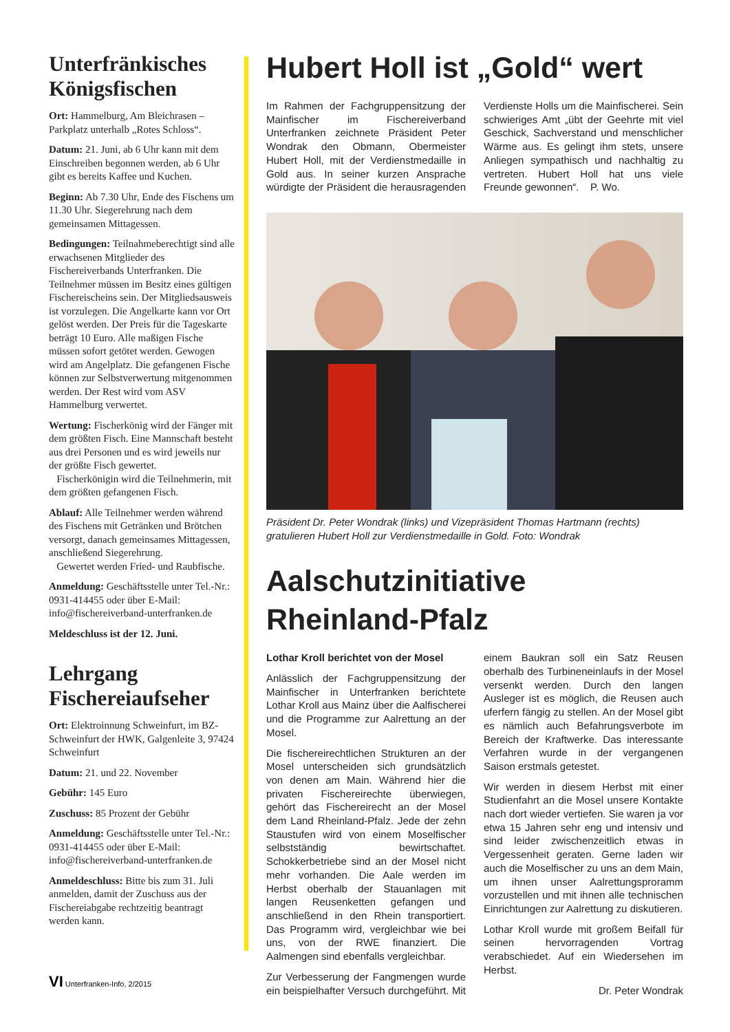Unterfränkisches Königsfischen
Ort: Hammelburg, Am Bleichrasen – Parkplatz unterhalb „Rotes Schloss“.
Datum: 21. Juni, ab 6 Uhr kann mit dem Einschreiben begonnen werden, ab 6 Uhr gibt es bereits Kaffee und Kuchen.
Beginn: Ab 7.30 Uhr, Ende des Fischens um 11.30 Uhr. Siegerehrung nach dem gemeinsamen Mittagessen.
Bedingungen: Teilnahmeberechtigt sind alle erwachsenen Mitglieder des Fischereiverbands Unterfranken. Die Teilnehmer müssen im Besitz eines gültigen Fischereischeins sein. Der Mitgliedsausweis ist vorzulegen. Die Angelkarte kann vor Ort gelöst werden. Der Preis für die Tageskarte beträgt 10 Euro. Alle maßigen Fische müssen sofort getötet werden. Gewogen wird am Angelplatz. Die gefangenen Fische können zur Selbstverwertung mitgenommen werden. Der Rest wird vom ASV Hammelburg verwertet.
Wertung: Fischerkönig wird der Fänger mit dem größten Fisch. Eine Mannschaft besteht aus drei Personen und es wird jeweils nur der größte Fisch gewertet.
Fischerkönigin wird die Teilnehmerin, mit dem größten gefangenen Fisch.
Ablauf: Alle Teilnehmer werden während des Fischens mit Getränken und Brötchen versorgt, danach gemeinsames Mittagessen, anschließend Siegerehrung.
Gewertet werden Fried- und Raubfische.
Anmeldung: Geschäftsstelle unter Tel.-Nr.: 0931-414455 oder über E-Mail: info@fischereiverband-unterfranken.de
Meldeschluss ist der 12. Juni.
Lehrgang Fischereiaufseher
Ort: Elektroinnung Schweinfurt, im BZ-Schweinfurt der HWK, Galgenleite 3, 97424 Schweinfurt
Datum: 21. und 22. November
Gebühr: 145 Euro
Zuschuss: 85 Prozent der Gebühr
Anmeldung: Geschäftsstelle unter Tel.-Nr.: 0931-414455 oder über E-Mail: info@fischereiverband-unterfranken.de
Anmeldeschluss: Bitte bis zum 31. Juli anmelden, damit der Zuschuss aus der Fischereiabgabe rechtzeitig beantragt werden kann.
Hubert Holl ist „Gold“ wert
Im Rahmen der Fachgruppensitzung der Mainfischer im Fischereiverband Unterfranken zeichnete Präsident Peter Wondrak den Obmann, Obermeister Hubert Holl, mit der Verdienstmedaille in Gold aus. In seiner kurzen Ansprache würdigte der Präsident die herausragenden Verdienste Holls um die Mainfischerei. Sein schwieriges Amt „übt der Geehrte mit viel Geschick, Sachverstand und menschlicher Wärme aus. Es gelingt ihm stets, unsere Anliegen sympathisch und nachhaltig zu vertreten. Hubert Holl hat uns viele Freunde gewonnen“. P. Wo.
Präsident Dr. Peter Wondrak (links) und Vizepräsident Thomas Hartmann (rechts) gratulieren Hubert Holl zur Verdienstmedaille in Gold. Foto: Wondrak
Aalschutzinitiative Rheinland-Pfalz
Lothar Kroll berichtet von der Mosel
Anlässlich der Fachgruppensitzung der Mainfischer in Unterfranken berichtete Lothar Kroll aus Mainz über die Aalfischerei und die Programme zur Aalrettung an der Mosel.
Die fischereirechtlichen Strukturen an der Mosel unterscheiden sich grundsätzlich von denen am Main. Während hier die privaten Fischereirechte überwiegen, gehört das Fischereirecht an der Mosel dem Land Rheinland-Pfalz. Jede der zehn Staustufen wird von einem Moselfischer selbstständig bewirtschaftet. Schokkerbetriebe sind an der Mosel nicht mehr vorhanden. Die Aale werden im Herbst oberhalb der Stauanlagen mit langen Reusenketten gefangen und anschließend in den Rhein transportiert. Das Programm wird, vergleichbar wie bei uns, von der RWE finanziert. Die Aalmengen sind ebenfalls vergleichbar.
Zur Verbesserung der Fangmengen wurde ein beispielhafter Versuch durchgeführt. Mit einem Baukran soll ein Satz Reusen oberhalb des Turbineneinlaufs in der Mosel versenkt werden. Durch den langen Ausleger ist es möglich, die Reusen auch uferfern fängig zu stellen. An der Mosel gibt es nämlich auch Befahrungsverbote im Bereich der Kraftwerke. Das interessante Verfahren wurde in der vergangenen Saison erstmals getestet.
Wir werden in diesem Herbst mit einer Studienfahrt an die Mosel unsere Kontakte nach dort wieder vertiefen. Sie waren ja vor etwa 15 Jahren sehr eng und intensiv und sind leider zwischenzeitlich etwas in Vergessenheit geraten. Gerne laden wir auch die Moselfischer zu uns an dem Main, um ihnen unser Aalrettungsproramm vorzustellen und mit ihnen alle technischen Einrichtungen zur Aalrettung zu diskutieren.
Lothar Kroll wurde mit großem Beifall für seinen hervorragenden Vortrag verabschiedet. Auf ein Wiedersehen im Herbst.
Dr. Peter Wondrak
VI Unterfranken-Info, 2/2015